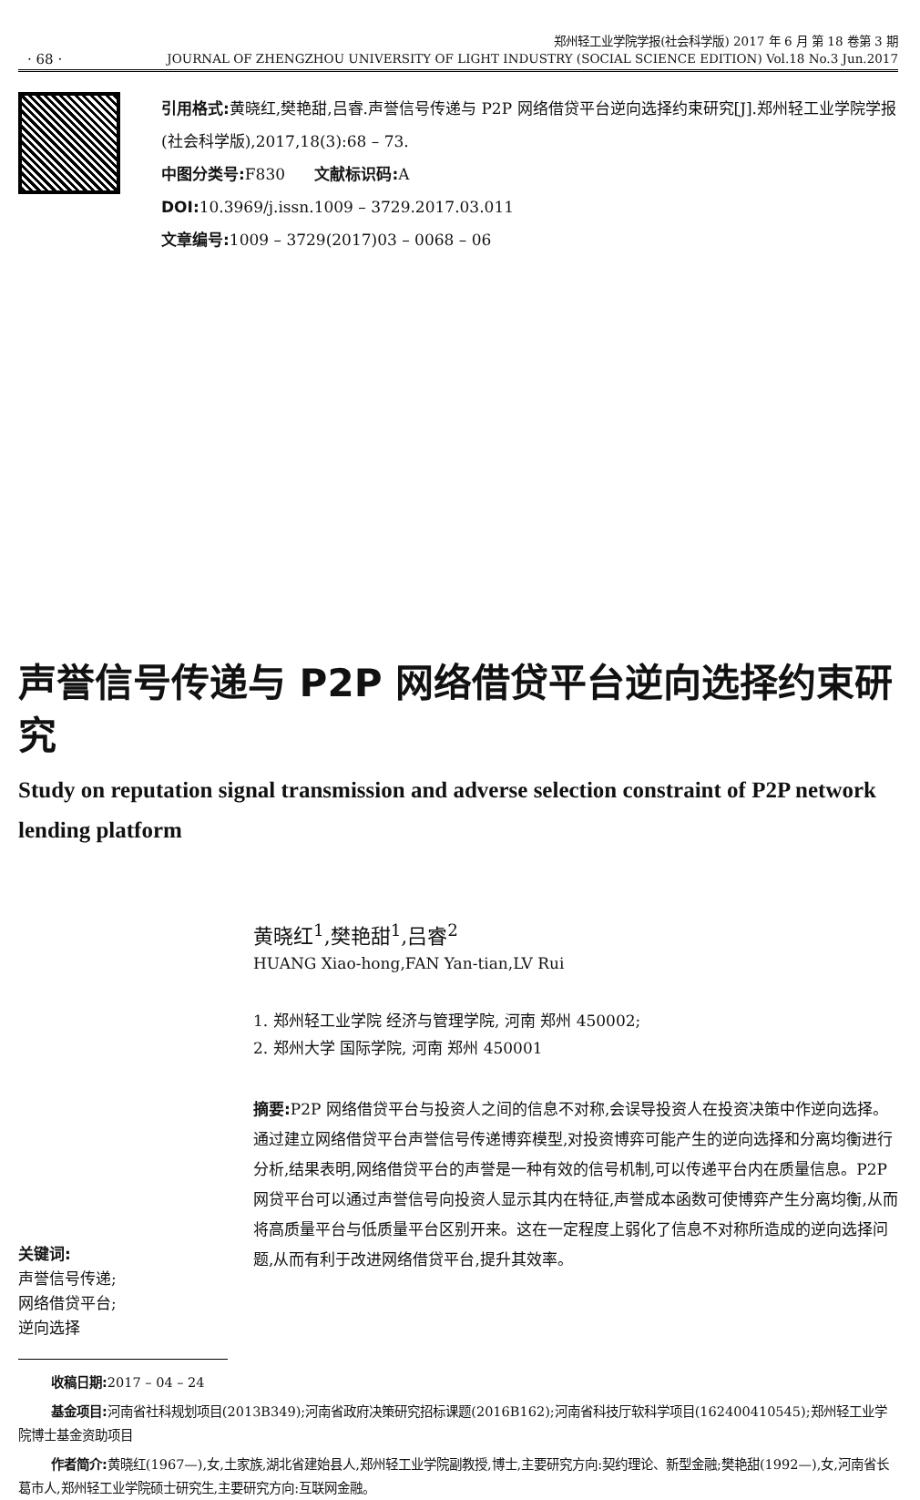· 68 ·
郑州轻工业学院学报(社会科学版) 2017 年 6 月 第 18 卷第 3 期
JOURNAL OF ZHENGZHOU UNIVERSITY OF LIGHT INDUSTRY (SOCIAL SCIENCE EDITION) Vol.18 No.3 Jun.2017
引用格式: 黄晓红,樊艳甜,吕睿.声誉信号传递与 P2P 网络借贷平台逆向选择约束研究[J].郑州轻工业学院学报(社会科学版),2017,18(3):68 – 73.
中图分类号: F830 文献标识码: A
DOI: 10.3969/j.issn.1009 – 3729.2017.03.011
文章编号: 1009 – 3729(2017)03 – 0068 – 06
声誉信号传递与 P2P 网络借贷平台逆向选择约束研究
Study on reputation signal transmission and adverse selection constraint of P2P network lending platform
黄晓红<sup>1</sup>,樊艳甜<sup>1</sup>,吕睿<sup>2</sup>
HUANG Xiao-hong,FAN Yan-tian,LV Rui
1. 郑州轻工业学院 经济与管理学院, 河南 郑州 450002;
2. 郑州大学 国际学院, 河南 郑州 450001
关键词:
声誉信号传递;
网络借贷平台;
逆向选择
摘要: P2P 网络借贷平台与投资人之间的信息不对称,会误导投资人在投资决策中作逆向选择。通过建立网络借贷平台声誉信号传递博弈模型,对投资博弈可能产生的逆向选择和分离均衡进行分析,结果表明,网络借贷平台的声誉是一种有效的信号机制,可以传递平台内在质量信息。P2P 网贷平台可以通过声誉信号向投资人显示其内在特征,声誉成本函数可使博弈产生分离均衡,从而将高质量平台与低质量平台区别开来。这在一定程度上弱化了信息不对称所造成的逆向选择问题,从而有利于改进网络借贷平台,提升其效率。
收稿日期: 2017 – 04 – 24
基金项目: 河南省社科规划项目(2013B349);河南省政府决策研究招标课题(2016B162);河南省科技厅软科学项目(162400410545);郑州轻工业学院博士基金资助项目
作者简介: 黄晓红(1967—),女,土家族,湖北省建始县人,郑州轻工业学院副教授,博士,主要研究方向:契约理论、新型金融;樊艳甜(1992—),女,河南省长葛市人,郑州轻工业学院硕士研究生,主要研究方向:互联网金融。